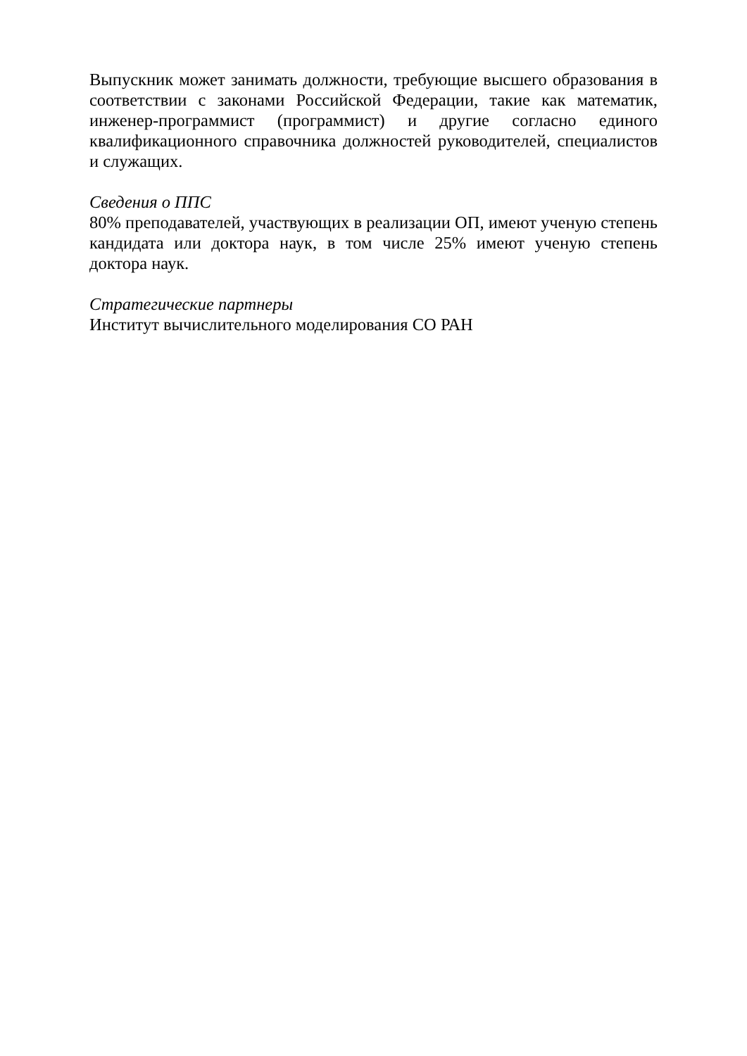Выпускник может занимать должности, требующие высшего образования в соответствии с законами Российской Федерации, такие как математик, инженер-программист (программист) и другие согласно единого квалификационного справочника должностей руководителей, специалистов и служащих.
Сведения о ППС
80% преподавателей, участвующих в реализации ОП, имеют ученую степень кандидата или доктора наук, в том числе 25% имеют ученую степень доктора наук.
Стратегические партнеры
Институт вычислительного моделирования СО РАН